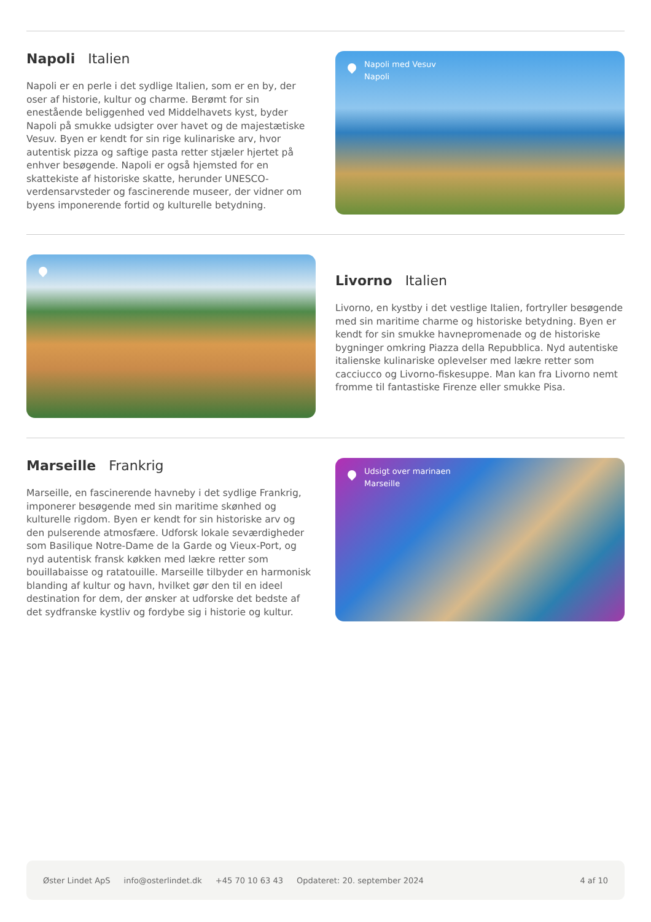Napoli Italien
Napoli er en perle i det sydlige Italien, som er en by, der oser af historie, kultur og charme. Berømt for sin enestående beliggenhed ved Middelhavets kyst, byder Napoli på smukke udsigter over havet og de majestætiske Vesuv. Byen er kendt for sin rige kulinariske arv, hvor autentisk pizza og saftige pasta retter stjæler hjertet på enhver besøgende. Napoli er også hjemsted for en skattekiste af historiske skatte, herunder UNESCO-verdensarvsteder og fascinerende museer, der vidner om byens imponerende fortid og kulturelle betydning.
Napoli med Vesuv
Napoli
Livorno Italien
Livorno, en kystby i det vestlige Italien, fortryller besøgende med sin maritime charme og historiske betydning. Byen er kendt for sin smukke havnepromenade og de historiske bygninger omkring Piazza della Repubblica. Nyd autentiske italienske kulinariske oplevelser med lækre retter som cacciucco og Livorno-fiskesuppe. Man kan fra Livorno nemt fromme til fantastiske Firenze eller smukke Pisa.
Marseille Frankrig
Marseille, en fascinerende havneby i det sydlige Frankrig, imponerer besøgende med sin maritime skønhed og kulturelle rigdom. Byen er kendt for sin historiske arv og den pulserende atmosfære. Udforsk lokale seværdigheder som Basilique Notre-Dame de la Garde og Vieux-Port, og nyd autentisk fransk køkken med lækre retter som bouillabaisse og ratatouille. Marseille tilbyder en harmonisk blanding af kultur og havn, hvilket gør den til en ideel destination for dem, der ønsker at udforske det bedste af det sydfranske kystliv og fordybe sig i historie og kultur.
Udsigt over marinaen
Marseille
Øster Lindet ApS info@osterlindet.dk +45 70 10 63 43 Opdateret: 20. september 2024 4 af 10